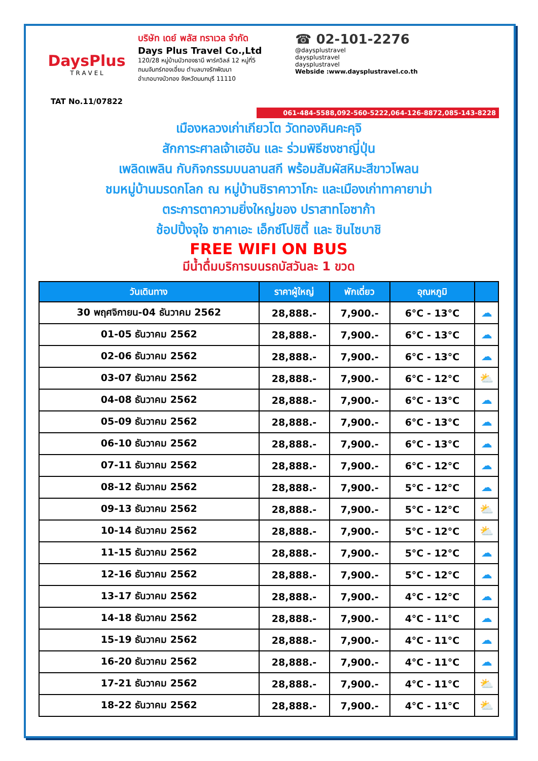DaysPlus
T R A V E L
TAT No.11/07822
บริษัท เดย์ พลัส ทราเวล จำกัด
Days Plus Travel Co.,Ltd
120/28 หมู่บ้านบัวทองธานี พาร์ควิลล์ 12 หมู่ที่5
ถนนจันทร์ทองเอี่ยม ตำบลบางรักพัฒนา
อำเภอบางบัวทอง จังหวัดนนทบุรี 11110
☎ 02-101-2276
@daysplustravel
daysplustravel
daysplustravel
Webside :www.daysplustravel.co.th
061-484-5588,092-560-5222,064-126-8872,085-143-8228
เมืองหลวงเก่าเกียวโต วัดทองคินคะคุจิ
สักการะศาลเจ้าเฮอัน และ ร่วมพิธีชงชาญี่ปุ่น
เพลิดเพลิน กับกิจกรรมบนลานสกี พร้อมสัมผัสหิมะสีขาวโพลน
ชมหมู่บ้านมรดกโลก ณ หมู่บ้านชิราคาวาโกะ และเมืองเก่าทาคายาม่า
ตระการตาความยิ่งใหญ่ของ ปราสาทโอซาก้า
ช้อปปิ้งจุใจ ซาคาเอะ เอ็กซ์โปซิตี้ และ ชินไซบาชิ
FREE WIFI ON BUS
มีน้ำดื่มบริการบนรถบัสวันละ 1 ขวด
| วันเดินทาง | ราคาผู้ใหญ่ | พักเดี่ยว | อุณหภูมิ | |
| --- | --- | --- | --- | --- |
| 30 พฤศจิกายน-04 ธันวาคม 2562 | 28,888.- | 7,900.- | 6°C - 13°C | ☁ |
| 01-05 ธันวาคม 2562 | 28,888.- | 7,900.- | 6°C - 13°C | ☁ |
| 02-06 ธันวาคม 2562 | 28,888.- | 7,900.- | 6°C - 13°C | ☁ |
| 03-07 ธันวาคม 2562 | 28,888.- | 7,900.- | 6°C - 12°C | ⛅ |
| 04-08 ธันวาคม 2562 | 28,888.- | 7,900.- | 6°C - 13°C | ☁ |
| 05-09 ธันวาคม 2562 | 28,888.- | 7,900.- | 6°C - 13°C | ☁ |
| 06-10 ธันวาคม 2562 | 28,888.- | 7,900.- | 6°C - 13°C | ☁ |
| 07-11 ธันวาคม 2562 | 28,888.- | 7,900.- | 6°C - 12°C | ☁ |
| 08-12 ธันวาคม 2562 | 28,888.- | 7,900.- | 5°C - 12°C | ☁ |
| 09-13 ธันวาคม 2562 | 28,888.- | 7,900.- | 5°C - 12°C | ⛅ |
| 10-14 ธันวาคม 2562 | 28,888.- | 7,900.- | 5°C - 12°C | ⛅ |
| 11-15 ธันวาคม 2562 | 28,888.- | 7,900.- | 5°C - 12°C | ☁ |
| 12-16 ธันวาคม 2562 | 28,888.- | 7,900.- | 5°C - 12°C | ☁ |
| 13-17 ธันวาคม 2562 | 28,888.- | 7,900.- | 4°C - 12°C | ☁ |
| 14-18 ธันวาคม 2562 | 28,888.- | 7,900.- | 4°C - 11°C | ☁ |
| 15-19 ธันวาคม 2562 | 28,888.- | 7,900.- | 4°C - 11°C | ☁ |
| 16-20 ธันวาคม 2562 | 28,888.- | 7,900.- | 4°C - 11°C | ☁ |
| 17-21 ธันวาคม 2562 | 28,888.- | 7,900.- | 4°C - 11°C | ⛅ |
| 18-22 ธันวาคม 2562 | 28,888.- | 7,900.- | 4°C - 11°C | ⛅ |